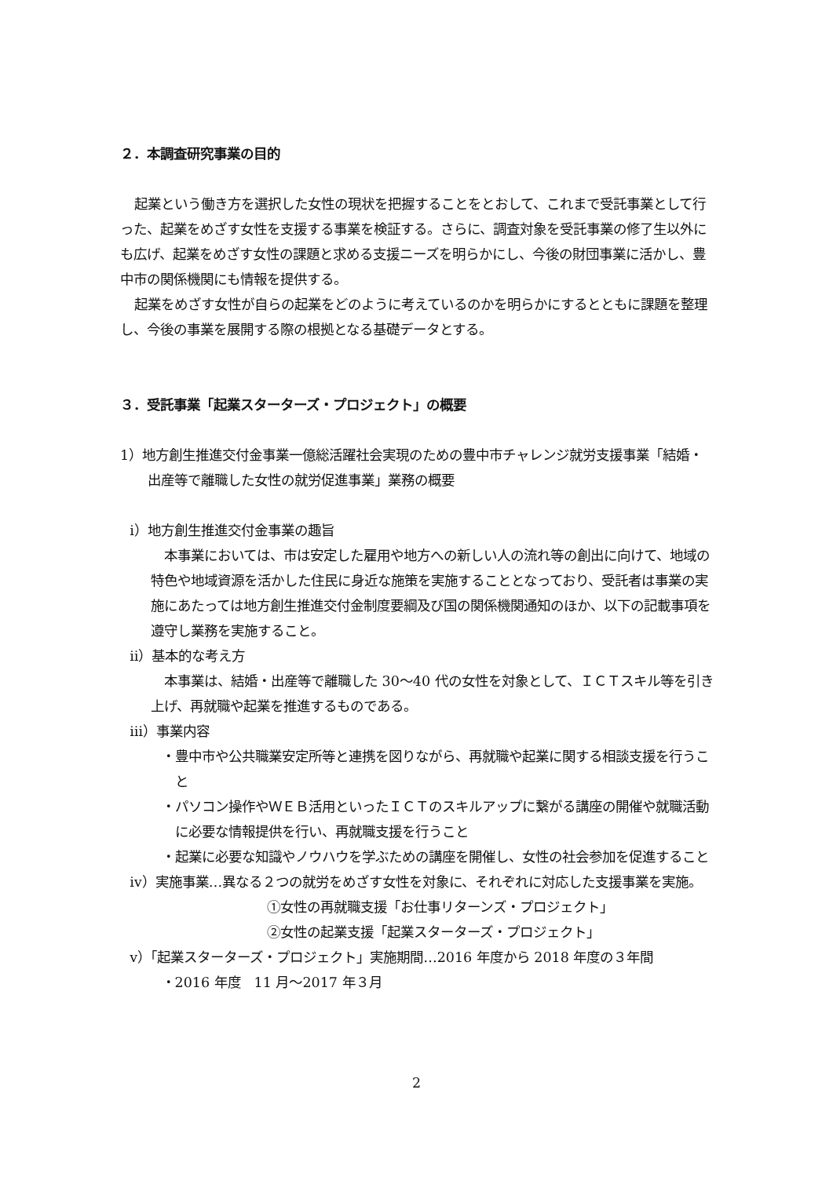２．本調査研究事業の目的
起業という働き方を選択した女性の現状を把握することをとおして、これまで受託事業として行った、起業をめざす女性を支援する事業を検証する。さらに、調査対象を受託事業の修了生以外にも広げ、起業をめざす女性の課題と求める支援ニーズを明らかにし、今後の財団事業に活かし、豊中市の関係機関にも情報を提供する。
起業をめざす女性が自らの起業をどのように考えているのかを明らかにするとともに課題を整理し、今後の事業を展開する際の根拠となる基礎データとする。
３．受託事業「起業スターターズ・プロジェクト」の概要
1）地方創生推進交付金事業一億総活躍社会実現のための豊中市チャレンジ就労支援事業「結婚・出産等で離職した女性の就労促進事業」業務の概要
ⅰ）地方創生推進交付金事業の趣旨
本事業においては、市は安定した雇用や地方への新しい人の流れ等の創出に向けて、地域の特色や地域資源を活かした住民に身近な施策を実施することとなっており、受託者は事業の実施にあたっては地方創生推進交付金制度要綱及び国の関係機関通知のほか、以下の記載事項を遵守し業務を実施すること。
ⅱ）基本的な考え方
本事業は、結婚・出産等で離職した 30～40 代の女性を対象として、ＩＣＴスキル等を引き上げ、再就職や起業を推進するものである。
ⅲ）事業内容
・豊中市や公共職業安定所等と連携を図りながら、再就職や起業に関する相談支援を行うこと
・パソコン操作やＷＥＢ活用といったＩＣＴのスキルアップに繋がる講座の開催や就職活動に必要な情報提供を行い、再就職支援を行うこと
・起業に必要な知識やノウハウを学ぶための講座を開催し、女性の社会参加を促進すること
ⅳ）実施事業…異なる２つの就労をめざす女性を対象に、それぞれに対応した支援事業を実施。
①女性の再就職支援「お仕事リターンズ・プロジェクト」
②女性の起業支援「起業スターターズ・プロジェクト」
ⅴ）「起業スターターズ・プロジェクト」実施期間…2016 年度から 2018 年度の３年間
・2016 年度　11 月～2017 年３月
2